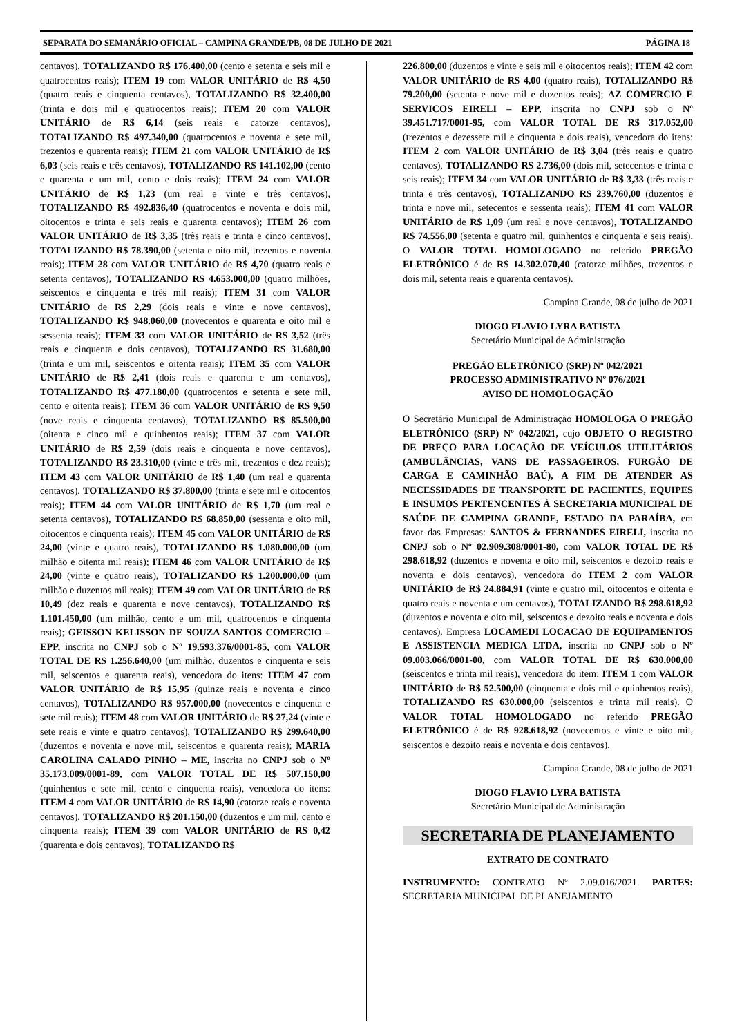SEPARATA DO SEMANÁRIO OFICIAL – CAMPINA GRANDE/PB, 08 DE JULHO DE 2021 PÁGINA 18
centavos), TOTALIZANDO R$ 176.400,00 (cento e setenta e seis mil e quatrocentos reais); ITEM 19 com VALOR UNITÁRIO de R$ 4,50 (quatro reais e cinquenta centavos), TOTALIZANDO R$ 32.400,00 (trinta e dois mil e quatrocentos reais); ITEM 20 com VALOR UNITÁRIO de R$ 6,14 (seis reais e catorze centavos), TOTALIZANDO R$ 497.340,00 (quatrocentos e noventa e sete mil, trezentos e quarenta reais); ITEM 21 com VALOR UNITÁRIO de R$ 6,03 (seis reais e três centavos), TOTALIZANDO R$ 141.102,00 (cento e quarenta e um mil, cento e dois reais); ITEM 24 com VALOR UNITÁRIO de R$ 1,23 (um real e vinte e três centavos), TOTALIZANDO R$ 492.836,40 (quatrocentos e noventa e dois mil, oitocentos e trinta e seis reais e quarenta centavos); ITEM 26 com VALOR UNITÁRIO de R$ 3,35 (três reais e trinta e cinco centavos), TOTALIZANDO R$ 78.390,00 (setenta e oito mil, trezentos e noventa reais); ITEM 28 com VALOR UNITÁRIO de R$ 4,70 (quatro reais e setenta centavos), TOTALIZANDO R$ 4.653.000,00 (quatro milhões, seiscentos e cinquenta e três mil reais); ITEM 31 com VALOR UNITÁRIO de R$ 2,29 (dois reais e vinte e nove centavos), TOTALIZANDO R$ 948.060,00 (novecentos e quarenta e oito mil e sessenta reais); ITEM 33 com VALOR UNITÁRIO de R$ 3,52 (três reais e cinquenta e dois centavos), TOTALIZANDO R$ 31.680,00 (trinta e um mil, seiscentos e oitenta reais); ITEM 35 com VALOR UNITÁRIO de R$ 2,41 (dois reais e quarenta e um centavos), TOTALIZANDO R$ 477.180,00 (quatrocentos e setenta e sete mil, cento e oitenta reais); ITEM 36 com VALOR UNITÁRIO de R$ 9,50 (nove reais e cinquenta centavos), TOTALIZANDO R$ 85.500,00 (oitenta e cinco mil e quinhentos reais); ITEM 37 com VALOR UNITÁRIO de R$ 2,59 (dois reais e cinquenta e nove centavos), TOTALIZANDO R$ 23.310,00 (vinte e três mil, trezentos e dez reais); ITEM 43 com VALOR UNITÁRIO de R$ 1,40 (um real e quarenta centavos), TOTALIZANDO R$ 37.800,00 (trinta e sete mil e oitocentos reais); ITEM 44 com VALOR UNITÁRIO de R$ 1,70 (um real e setenta centavos), TOTALIZANDO R$ 68.850,00 (sessenta e oito mil, oitocentos e cinquenta reais); ITEM 45 com VALOR UNITÁRIO de R$ 24,00 (vinte e quatro reais), TOTALIZANDO R$ 1.080.000,00 (um milhão e oitenta mil reais); ITEM 46 com VALOR UNITÁRIO de R$ 24,00 (vinte e quatro reais), TOTALIZANDO R$ 1.200.000,00 (um milhão e duzentos mil reais); ITEM 49 com VALOR UNITÁRIO de R$ 10,49 (dez reais e quarenta e nove centavos), TOTALIZANDO R$ 1.101.450,00 (um milhão, cento e um mil, quatrocentos e cinquenta reais); GEISSON KELISSON DE SOUZA SANTOS COMERCIO – EPP, inscrita no CNPJ sob o Nº 19.593.376/0001-85, com VALOR TOTAL DE R$ 1.256.640,00 (um milhão, duzentos e cinquenta e seis mil, seiscentos e quarenta reais), vencedora do itens: ITEM 47 com VALOR UNITÁRIO de R$ 15,95 (quinze reais e noventa e cinco centavos), TOTALIZANDO R$ 957.000,00 (novecentos e cinquenta e sete mil reais); ITEM 48 com VALOR UNITÁRIO de R$ 27,24 (vinte e sete reais e vinte e quatro centavos), TOTALIZANDO R$ 299.640,00 (duzentos e noventa e nove mil, seiscentos e quarenta reais); MARIA CAROLINA CALADO PINHO – ME, inscrita no CNPJ sob o Nº 35.173.009/0001-89, com VALOR TOTAL DE R$ 507.150,00 (quinhentos e sete mil, cento e cinquenta reais), vencedora do itens: ITEM 4 com VALOR UNITÁRIO de R$ 14,90 (catorze reais e noventa centavos), TOTALIZANDO R$ 201.150,00 (duzentos e um mil, cento e cinquenta reais); ITEM 39 com VALOR UNITÁRIO de R$ 0,42 (quarenta e dois centavos), TOTALIZANDO R$
226.800,00 (duzentos e vinte e seis mil e oitocentos reais); ITEM 42 com VALOR UNITÁRIO de R$ 4,00 (quatro reais), TOTALIZANDO R$ 79.200,00 (setenta e nove mil e duzentos reais); AZ COMERCIO E SERVICOS EIRELI – EPP, inscrita no CNPJ sob o Nº 39.451.717/0001-95, com VALOR TOTAL DE R$ 317.052,00 (trezentos e dezessete mil e cinquenta e dois reais), vencedora do itens: ITEM 2 com VALOR UNITÁRIO de R$ 3,04 (três reais e quatro centavos), TOTALIZANDO R$ 2.736,00 (dois mil, setecentos e trinta e seis reais); ITEM 34 com VALOR UNITÁRIO de R$ 3,33 (três reais e trinta e três centavos), TOTALIZANDO R$ 239.760,00 (duzentos e trinta e nove mil, setecentos e sessenta reais); ITEM 41 com VALOR UNITÁRIO de R$ 1,09 (um real e nove centavos), TOTALIZANDO R$ 74.556,00 (setenta e quatro mil, quinhentos e cinquenta e seis reais). O VALOR TOTAL HOMOLOGADO no referido PREGÃO ELETRÔNICO é de R$ 14.302.070,40 (catorze milhões, trezentos e dois mil, setenta reais e quarenta centavos).
Campina Grande, 08 de julho de 2021
DIOGO FLAVIO LYRA BATISTA
Secretário Municipal de Administração
PREGÃO ELETRÔNICO (SRP) Nº 042/2021
PROCESSO ADMINISTRATIVO Nº 076/2021
AVISO DE HOMOLOGAÇÃO
O Secretário Municipal de Administração HOMOLOGA O PREGÃO ELETRÔNICO (SRP) Nº 042/2021, cujo OBJETO O REGISTRO DE PREÇO PARA LOCAÇÃO DE VEÍCULOS UTILITÁRIOS (AMBULÂNCIAS, VANS DE PASSAGEIROS, FURGÃO DE CARGA E CAMINHÃO BAÚ), A FIM DE ATENDER AS NECESSIDADES DE TRANSPORTE DE PACIENTES, EQUIPES E INSUMOS PERTENCENTES À SECRETARIA MUNICIPAL DE SAÚDE DE CAMPINA GRANDE, ESTADO DA PARAÍBA, em favor das Empresas: SANTOS & FERNANDES EIRELI, inscrita no CNPJ sob o Nº 02.909.308/0001-80, com VALOR TOTAL DE R$ 298.618,92 (duzentos e noventa e oito mil, seiscentos e dezoito reais e noventa e dois centavos), vencedora do ITEM 2 com VALOR UNITÁRIO de R$ 24.884,91 (vinte e quatro mil, oitocentos e oitenta e quatro reais e noventa e um centavos), TOTALIZANDO R$ 298.618,92 (duzentos e noventa e oito mil, seiscentos e dezoito reais e noventa e dois centavos). Empresa LOCAMEDI LOCACAO DE EQUIPAMENTOS E ASSISTENCIA MEDICA LTDA, inscrita no CNPJ sob o Nº 09.003.066/0001-00, com VALOR TOTAL DE R$ 630.000,00 (seiscentos e trinta mil reais), vencedora do item: ITEM 1 com VALOR UNITÁRIO de R$ 52.500,00 (cinquenta e dois mil e quinhentos reais), TOTALIZANDO R$ 630.000,00 (seiscentos e trinta mil reais). O VALOR TOTAL HOMOLOGADO no referido PREGÃO ELETRÔNICO é de R$ 928.618,92 (novecentos e vinte e oito mil, seiscentos e dezoito reais e noventa e dois centavos).
Campina Grande, 08 de julho de 2021
DIOGO FLAVIO LYRA BATISTA
Secretário Municipal de Administração
SECRETARIA DE PLANEJAMENTO
EXTRATO DE CONTRATO
INSTRUMENTO: CONTRATO Nº 2.09.016/2021. PARTES: SECRETARIA MUNICIPAL DE PLANEJAMENTO